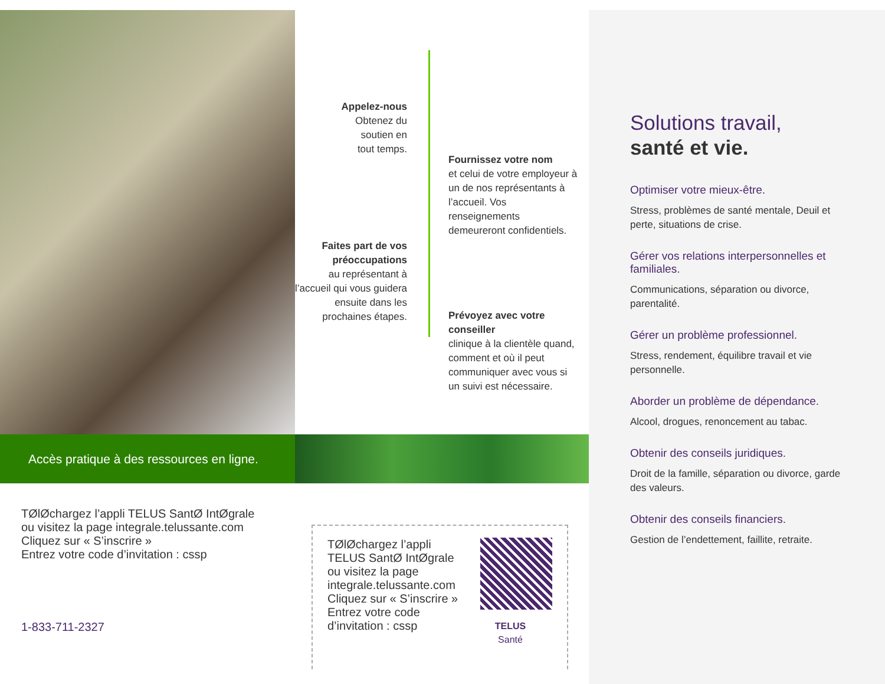Appelez-nous
Obtenez du
soutien en
tout temps.
Faites part de vos préoccupations
au représentant à l’accueil qui vous guidera ensuite dans les prochaines étapes.
Fournissez votre nom
et celui de votre employeur à un de nos représentants à l’accueil. Vos renseignements demeureront confidentiels.
Prévoyez avec votre conseiller
clinique à la clientèle quand, comment et où il peut communiquer avec vous si un suivi est nécessaire.
Accès pratique à des ressources en ligne.
TØlØchargez l’appli TELUS SantØ IntØgrale
ou visitez la page integrale.telussante.com
Cliquez sur « S’inscrire »
Entrez votre code d’invitation : cssp
1-833-711-2327
TØlØchargez l’appli TELUS SantØ IntØgrale ou visitez la page integrale.telussante.com Cliquez sur « S’inscrire » Entrez votre code d’invitation : cssp
TELUS
Santé
Solutions travail,
santé et vie.
Optimiser votre mieux-être.
Stress, problèmes de santé mentale, Deuil et perte, situations de crise.
Gérer vos relations interpersonnelles et familiales.
Communications, séparation ou divorce, parentalité.
Gérer un problème professionnel.
Stress, rendement, équilibre travail et vie personnelle.
Aborder un problème de dépendance.
Alcool, drogues, renoncement au tabac.
Obtenir des conseils juridiques.
Droit de la famille, séparation ou divorce, garde des valeurs.
Obtenir des conseils financiers.
Gestion de l’endettement, faillite, retraite.